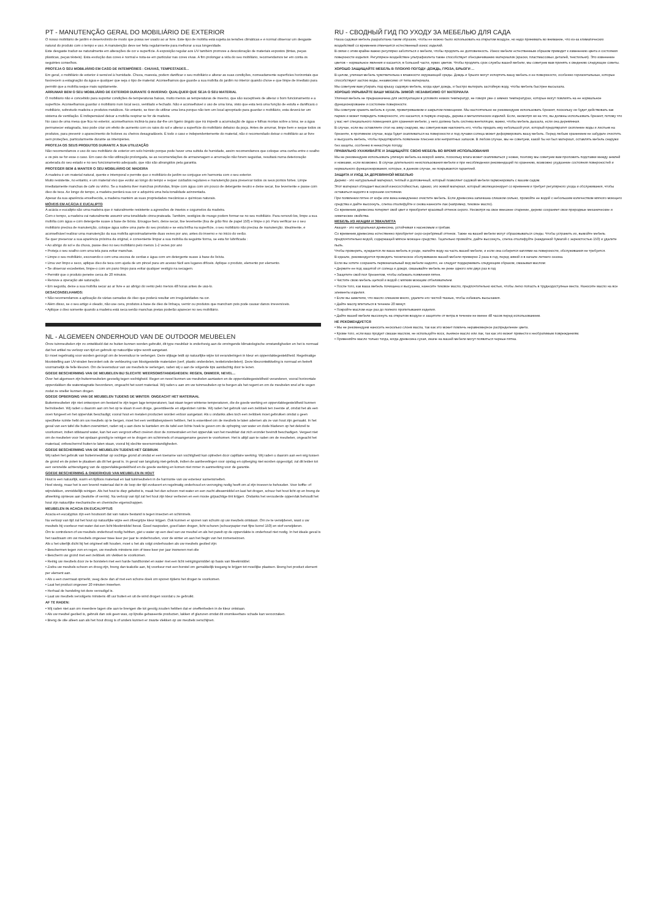PT - MANUTENÇÃO GERAL DO MOBILIÁRIO DE EXTERIOR
O nosso mobiliário de jardim é desenvolvido de modo que possa ser usado ao ar livre. Este tipo de mobília está sujeita às tensões climáticas e é normal observar um desgaste natural do produto com o tempo e uso. A manutenção deve ser feita regularmente para melhorar a sua longevidade.
Este desgaste traduz-se naturalmente em alterações de cor e superfície. A exposição regular aos UV também promove a descoloração de materiais expostos (tintas, peças plásticas, peças têxteis). Esta evolução das cores é normal e nota-se em particular nas cores vivas. A fim prolongar a vida do seu mobiliário, recomendamos ter em conta os seguintes conselhos.
PROTEJA O SEU MOBILIÁRIO EM CASO DE INTEMPÉRIES : CHUVAS, TEMPESTADES...
Em geral, o mobiliário de exterior é sensível à humidade. Chuva, maresia, podem danificar o seu mobiliário e alterar as suas condições, nomeadamente superfícies horizontais que favorecem a estagnação da água e qualquer que seja o tipo de material. Aconselhamos que guarde a sua mobília do jardim no interior quando chove e que limpe de imediato para permitir que a mobília seque mais rapidamente.
ARRUMAR BEM O SEU MOBILIÁRIO DE EXTERIOR DURANTE O INVERNO: QUALQUER QUE SEJA O SEU MATERIAL
O mobiliário não é concebido para suportar condições de temperaturas baixas, muito menos as temperaturas de inverno, que são suceptíveis de alterar o bom funcionamento e a superfície. Aconselhamos guardar o mobiliário num local seco, ventilado e fechado. Não é aconselhável o uso de uma lona, visto que esta terá uma função de estufa e danificará o mobiliário, sobretudo madeira e produtos metálicos. No entanto, se tiver de utilizar uma lona porque não tem um local apropriado para guardar o mobiliário, esta deverá ter um sistema de ventilação. É indispensável deixar a mobília respirar se for de madeira.
No caso de uma mesa que fica no exterior, aconselhamos incliná-la para dar-lhe um ligeiro ângulo que irá impedir a acumulação de água e folhas mortas sobre a lona; se a água permanecer estagnada, isso pode criar um efeito de aumento com os raios do sol e alterar a superfície do mobiliário debaixo da poça. Antes de arrumar, limpe bem e seque todos os produtos, para prevenir o aparecimento de bolores ou cheiros desagradáveis. É todo o caso e independentemente do material, não é recomendado deixar o mobiliário ao ar livre sem proteções, particularmente durante as intempéries.
PROTEJA OS SEUS PRODUTOS DURANTE A SUA UTILIZAÇÃO
Não recomendamos o uso do seu mobiliário de exterior em solo húmido porque pode haver uma subida de humidade, assim recomendamos que coloque uma cunha entre o soalho e os pés se for esse o caso. Em caso de não utilização prolongada, se as recomendações de armazenagem e arrumação não forem seguidas, resultará numa deterioração acelerada do seu estado e no seu funcionamento adequado, que não são abrangidos pela garantia.
PROTEGER BEM & MANTER O SEU MOBILIÁRIO DE MADEIRA
A madeira é um material natural, quente e intemporal e permite que o mobiliário de jardim se conjugue em harmonia com o seu exterior.
Muito resistente, no entanto, é um material vivo que evolui ao longo do tempo e requer cuidados regulares e manutenção para preservar todos os seus pontos fortes. Limpe imediatamente manchas de café ou vinho. Se a madeira tiver manchas profundas, limpe com água com um pouco de detergente neutro e deixe secar, lixe levemente e passe com óleo de teca. Ao longo do tempo, a madeira perderá sua cor e adquirirá uma bela tonalidade acinzentada.
Apesar da sua aparência envelhecida, a madeira mantém as suas propriedades mecânicas e químicas naturais.
MÓVEIS EM ACÁCIA E EUCALIPTO
A acácia e eucalipto são uma madeira que é naturalmente resistente a agressões de insetos e cogumelos da madeira.
Com o tempo, a madeira vai naturalmente assumir uma tonalidade cinza-prateada. Também, vestígios de musgo podem formar-se no seu mobiliário. Para removê-los, limpe a sua mobília com água e com detergente suave à base de lixívia. Enxague bem, deixe secar, lixe levemente (lixa de grão fino de papel 150) e limpe o pó. Para verificar se o seu mobiliário precisa de manutenção, coloque água sobre uma parte do seu produto e se esta brilha na superfície, o seu mobiliário não precisa de manutenção. Idealmente, é aconselhável realizar uma manutenção da sua mobília aproximadamente duas vezes por ano, antes do inverno e no início do verão.
Se quer preservar a sua aparência próxima da original, é conveniente limpar a sua mobília da seguinte forma, se esta for lubrificada :
• Ao abrigo do sol e da chuva, passe óleo no seu mobiliário pelo menos 1-2 vezes por ano
• Proteja o seu soalho com uma tela para evitar manchas.
• Limpe o seu mobiliário, escovando-o com uma escova de cerdas e água com um detergente suave à base de lixívia.
• Uma vez limpo e seco, aplique óleo de teca com ajuda de um pincel para um acesso fácil aos lugares difíceis. Aplique o produto, elemento por elemento.
• Se observar excedentes, limpe-o com um pano limpo para evitar qualquer vestígio na secagem.
• Permitir que o produto penetre cerca de 20 minutos.
• Renove a operação até saturação.
• Em seguida, deixe a sua mobília secar ao ar livre e ao abrigo do vento pelo menos 48 horas antes de usá-lo.
DESACONSELHAMOS:
• Não recomendamos a aplicação de várias camadas de óleo que poderá resultar em irregularidades na cor.
• Além disso, se o seu artigo é oleado, não use cera, produtos à base de óleo de linhaça, verniz ou produtos que mancham pois pode causar danos irreversíveis.
• Aplique o óleo somente quando a madeira está seca senão manchas pretas poderão aparecer no seu mobiliário.
NL - ALGEMEEN ONDERHOUD VAN DE OUTDOOR MEUBELEN
Onze tuinmeubelen zijn zo ontwikkeld dat ze buiten kunnen worden gebruikt, dit type meubilair is onderhevig aan de omringende klimatologische omstandigheden en het is normaal dat het artikel na verloop van tijd en gebruik op natuurlijke wijze wordt aangetast.
Er moet regelmatig voor worden gezorgd om de levensduur te verlengen. Deze slijtage leidt op natuurlijke wijze tot veranderingen in kleur en oppervlaktegesteldheid. Regelmatige blootstelling aan UV-stralen bevordert ook de verkleuring van blootgestelde materialen (verf, plastic onderdelen, textielonderdelen). Deze kleurontwikkeling is normaal en betreft voornamelijk de felle kleuren. Om de levensduur van uw meubels te verlengen, raden wij u aan de volgende tips aandachtig door te lezen.
GOEDE BESCHERMING VAN DE MEUBELEN BIJ SLECHTE WEERSOMSTANDIGHEDEN: REGEN, ONWEER, NEVEL...
Over het algemeen zijn buitenmeubelen gevoelig tegen vochtigheid. Regen en nevel kunnen uw meubelen aantasten en de oppervlaktegesteldheid veranderen, vooral horizontale oppervlakken die waterstagnatie bevorderen, ongeacht het soort materiaal. Wij raden u aan om uw tuinmeubelen op te bergen als het regent en om de meubelen snel af te vegen zodat ze sneller kunnen drogen.
GOEDE OPBERGING VAN DE MEUBELEN TIJDENS DE WINTER: ONGEACHT HET MATERIAAL
Buitenmeubelen zijn niet ontworpen om bestand te zijn tegen lage temperaturen, laat staan tegen winterse temperaturen, die de goede werking en oppervlaktegesteldheid kunnen beïnvloeden. Wij raden u daarom aan om het op te slaan in een droge, geventileerde en afgesloten ruimte. Wij raden het gebruik van een zeildoek ten zeerste af, omdat het als een oven fungeert en het oppervlak beschadigt; vooral hout en metalen producten worden erdoor aangetast. Als u ondanks alles toch een zeildoek moet gebruiken omdat u geen specifieke ruimte hebt om uw meubels op te bergen, moet het een ventilatiesysteem hebben, het is essentieel om de meubels te laten ademen als ze van hout zijn gemaakt. In het geval van een tafel die buiten overwintert, raden wij u aan deze te kantelen om de tafel een lichte hoek te geven om de ophoping van water en dode bladeren op het dekzeil te voorkomen; indien stilstaand water, kan het een vergroot effect creëren door de zonnestralen en het oppervlak van het meubilair dat zich eronder bevindt beschadigen. Vergeet niet om de meubelen voor het opslaan grondig te reinigen en te drogen om schimmels of onaangename geuren te voorkomen. Het is altijd aan te raden om de meubelen, ongeacht het materiaal, onbeschermd buiten te laten staan, vooral bij slechte weersomstandigheden.
GOEDE BESCHERMING VAN DE MEUBELEN TIJDENS HET GEBRUIK
Wij raden het gebruik van buitenmeubilair op vochtige grond af omdat er een toename van vochtigheid kan optreden door capillaire werking. Wij raden u daarom aan een wig tussen de grond en de poten te plaatsen als dit het geval is. In geval van langdurig niet-gebruik, indien de aanbevelingen voor opslag en opberging niet worden opgevolgd, zal dit leiden tot een versnelde achteruitgang van de oppervlaktegesteldheid en de goede werking en komen niet mmer in aanmerking voor de garantie.
GOEDE BESCHERMING & ONDERHOUD VAN MEUBELEN IN HOUT
Hout is een natuurlijk, warm en tijdloos materiaal en laat tuinmeubelen in de harmonie van uw exterieur samensmelten.
Heel stevig, maar het is een levend materiaal dat in de loop der tijd evolueert en regelmatig onderhoud en verzorging nodig heeft om al zijn troeven te behouden. Voor koffie- of wijnvlekken, onmiddellijk reinigen. Als het hout te diep gebeitst is, maak het dan schoon met water en een zacht afwasmiddel en laat het drogen, schuur het hout licht op en breng de afwerking opnieuw aan (teakolie of vernis). Na verloop van tijd zal het hout zijn kleur verliezen en een mooie grijsachtige tint krijgen. Ondanks het verouderde oppervlak behoudt het hout zijn natuurlijke mechanische en chemische eigenschappen.
MEUBELEN IN ACACIA EN EUCALYPTUS
Acacia en eucalyptus zijn een houtsoort dat van nature bestand is tegen insecten en schimmels.
Na verloop van tijd zal het hout op natuurlijke wijze een zilvergrijze kleur krijgen. Ook kunnen er sporen van schuim op uw meubels ontstaan. Om ze te verwijderen, wast u uw meubels bij voorkeur met water dat een licht bleekmiddel bevat. Goed naspoelen, goed laten drogen, licht schuren (schuurpapier met fijne korrel 150) en stof verwijderen.
Om te controleren of uw meubels onderhoud nodig hebben, giet u water op een deel van uw meubel en als het parelt op de oppervlakte is onderhoud niet nodig. In het ideale geval is het raadzaam om uw meubels ongeveer twee keer per jaar te onderhouden, voor de winter en aan het begin van het zomerseizoen.
Als u het uiterlijk dicht bij het origineel wilt houden, moet u het als volgt onderhouden als uw meubels geolied zijn:
• Beschermen tegen zon en regen, uw meubels minstens één of twee keer per jaar insmeren met olie
• Bescherm uw grond met een zeildoek om vlekken te voorkomen.
• Reinig uw meubels door ze te borstelen met een harde handborstel en water met een licht reinigingsmiddel op basis van bleekmiddel.
• Zodra uw meubels schoon en droog zijn, breng dan teakolie aan, bij voorkeur met een borstel om gemakkelijk toegang te krijgen tot moeilijke plaatsen. Breng het product element per element aan.
• Als u een overmaat opmerkt, veeg deze dan af met een schone doek om sporen tijdens het drogen te voorkomen.
• Laat het product ongeveer 20 minuten inwerken.
• Herhaal de handeling tot deze verzadigd is.
• Laat uw meubels vervolgens minstens 48 uur buiten en uit de wind drogen voordat u ze gebruikt.
AF TE RADEN:
• Wij raden niet aan om meerdere lagen olie aan te brengen die tot gevolg zouden hebben dat er oneffenheden in de kleur ontstaan.
• Als uw meubel geolied is, gebruik dan ook geen was, op lijnolie gebaseerde producten, lakken of glazuren omdat dit onomkeerbare schade kan veroorzaken.
• Breng de olie alleen aan als het hout droog is of anders kunnen er zwarte vlekken op uw meubels verschijnen.
RU - СВОДНЫЙ ГИД ПО УХОДУ ЗА МЕБЕЛЬЮ ДЛЯ САДА
Наша садовая мебель разработана таким образом, чтобы ее можно было использовать на открытом воздухе, но надо принимать во внимание, что из-за климатических воздействий со временем отмечается естественный износ изделий.
В связи с этим крайне важно регулярно заботиться о мебели, чтобы продлить ее долговечность. Износ мебели естественным образом приводит к изменению цвета и состояния поверхности изделия. Регулярное воздействие ультрафиолета также способствует обесцвечиванию материалов (краски, пластмассовых деталей, текстильня). Это изменение цветов – нормальное явления и касается, в большей части, ярких цветов. Чтобы продлить срок службы вашей мебели, мы советуем вам принять к сведению следующие советы.
ХОРОШО ЗАЩИЩАЙТЕ МЕБЕЛЬ В ПЛОХУЮ ПОГОДУ: ДОЖДЬ, ГРОЗА, БРЫЗГИ ...
В целом, уличная мебель чувствительна к влажности окружающей среды. Дождь и брызги могут испортить вашу мебель и ее поверхности, особенно горизонтальные, которые способствуют застою воды, независимо от типа материала.
Мы советуем вам убирать под крышу садовую мебель, когда идет дождь, и быстро вытирать застойную воду, чтобы мебель быстрее высыхала.
ХОРОШО УКРЫВАЙТЕ ВАШУ МЕБЕЛЬ ЗИМОЙ: НЕЗАВИСИМО ОТ МАТЕРИАЛА
Уличная мебель не предназначена для эксплуатации в условиях низких температур, не говоря уже о зимних температурах, которые могут повлиять на ее нормальное функционирование и состояние поверхности.
Мы советуем хранить мебель в сухом, проветриваемом и закрытом помещении. Мы настоятельно не рекомендуем использовать брезент, поскольку он будет действовать как парник и может повредить поверхности, это касается, в первую очередь, дерева и металлических изделий. Если, несмотря ни на что, вы должны использовать брезент, потому что у вас нет специального помещения для хранения мебели, у него должна быть система вентиляции, важно, чтобы мебель дышала, если она деревянная.
В случае, если вы оставляете стол на зиму снаружи, мы советуем вам наклонить его, чтобы придать ему небольшой угол, который предотвратит скопление воды и листьев на брезенте, в противном случае, вода будет скапливаться на поверхности и под лучами солнца может деформировать вашу мебель. Перед любым хранением не забудьте очистить и высушить мебель, чтобы предотвратить появление плесени или неприятных запахов. В любом случае, мы не советуем, какой бы ни был материал, оставлять мебель снаружи без защиты, особенно в ненастную погоду.
ПРАВИЛЬНО УХАЖИВАЙТЕ И ЗАЩИЩАЙТЕ СВОЮ МЕБЕЛЬ ВО ВРЕМЯ ИСПОЛЬЗОВАНИЯ
Мы не рекомендуем использовать уличную мебель на мокрой земле, поскольку влага может скапливаться у ножек, поэтому мы советуем вам проложить подставки между землей и ножками, если возможно. В случае длительного неиспользования мебели и при несоблюдении рекомендаций по хранению, возможно ухудшение состояния поверхностей и нормального функционирования, которые, в данном случае, не покрываются гарантией.
ЗАЩИТА И УХОД ЗА ДЕРЕВЯННОЙ МЕБЕЛЬЮ
Дерево - это натуральный материал, теплый и долговечный, который позволяет садовой мебели гармонировать с вашим садом.
Этот материал обладает высокой износостойкостью, однако, это живой материал, который эволюционирует со временем и требует регулярного ухода и обслуживания, чтобы оставаться надолго в хорошем состоянии.
При появлении пятен от кофе или вина немедленно очистите мебель. Если древесина запачкана слишком сильно, промойте ее водой с небольшим количеством мягкого моющего средства и дайте высохнуть, слегка отшлифуйте и снова нанесите лак (например, тиковое масло).
Со временем древесина потеряет свой цвет и приобретет красивый оттенок серого. Несмотря на свое внешнее старение, дерево сохраняет свои природные механические и химические свойства.
МЕБЕЛЬ ИЗ АКАЦИИ И ЭВКАЛИПТА
Акация - это натуральная древесина, устойчивая к насекомым и грибам.
Со временем древесина естественно приобретет серо-серебряный оттенок. Также на вашей мебели могут образовываться следы. Чтобы устранить их, вымойте мебель предпочтительно водой, содержащей мягкое моющее средство. Тщательно промойте, дайте высохнуть, слегка отшлифуйте (наждачной бумагой с зернистостью 150) и удалите пыль.
Чтобы проверить, нуждается ли ваша мебель в уходе, налейте воду на часть вашей мебели, и если она соберется каплями на поверхности, обслуживания не требуется.
В идеале, рекомендуется проводить техническое обслуживание вашей мебели примерно 2 раза в год, перед зимой и в начале летнего сезона.
Если вы хотите сохранить первоначальный вид мебели надолго, ее следует поддерживать следующим образом, смазывая маслом:
• Держите ее под защитой от солнца и дождя, смазывайте мебель не реже одного или двух раз в год
• Защитите свой пол брезентом, чтобы избежать появления пятен.
• Чистите свою мебель щеткой и водой с мягким моющим отбеливателем.
• После того, как ваша мебель почищена и высушена, нанесите тиковое масло, предпочтительно кистью, чтобы легко попасть в труднодоступные места. Наносите масло на все элементы изделия.
• Если вы заметили, что масло слишком много, удалите его чистой тканью, чтобы избежать высыхания.
• Дайте маслу впитаться в течение 20 минут.
• Покройте маслом еще раз до полного пропитывания изделия.
• Дайте вашей мебели высохнуть на открытом воздухе и защитите от ветра в течение не менее 48 часов перед использованием.
НЕ РЕКОМЕНДУЕТСЯ
• Мы не рекомендуем наносить несколько слоев масла, так как это может повлечь неравномерное распределение цвета.
• Кроме того, если ваш продукт смазан маслом, не используйте воск, льняное масло или лак, так как это может привести к необратимым повреждениям.
• Применяйте масло только тогда, когда древесина сухая, иначе на вашей мебели могут появиться черные пятна.